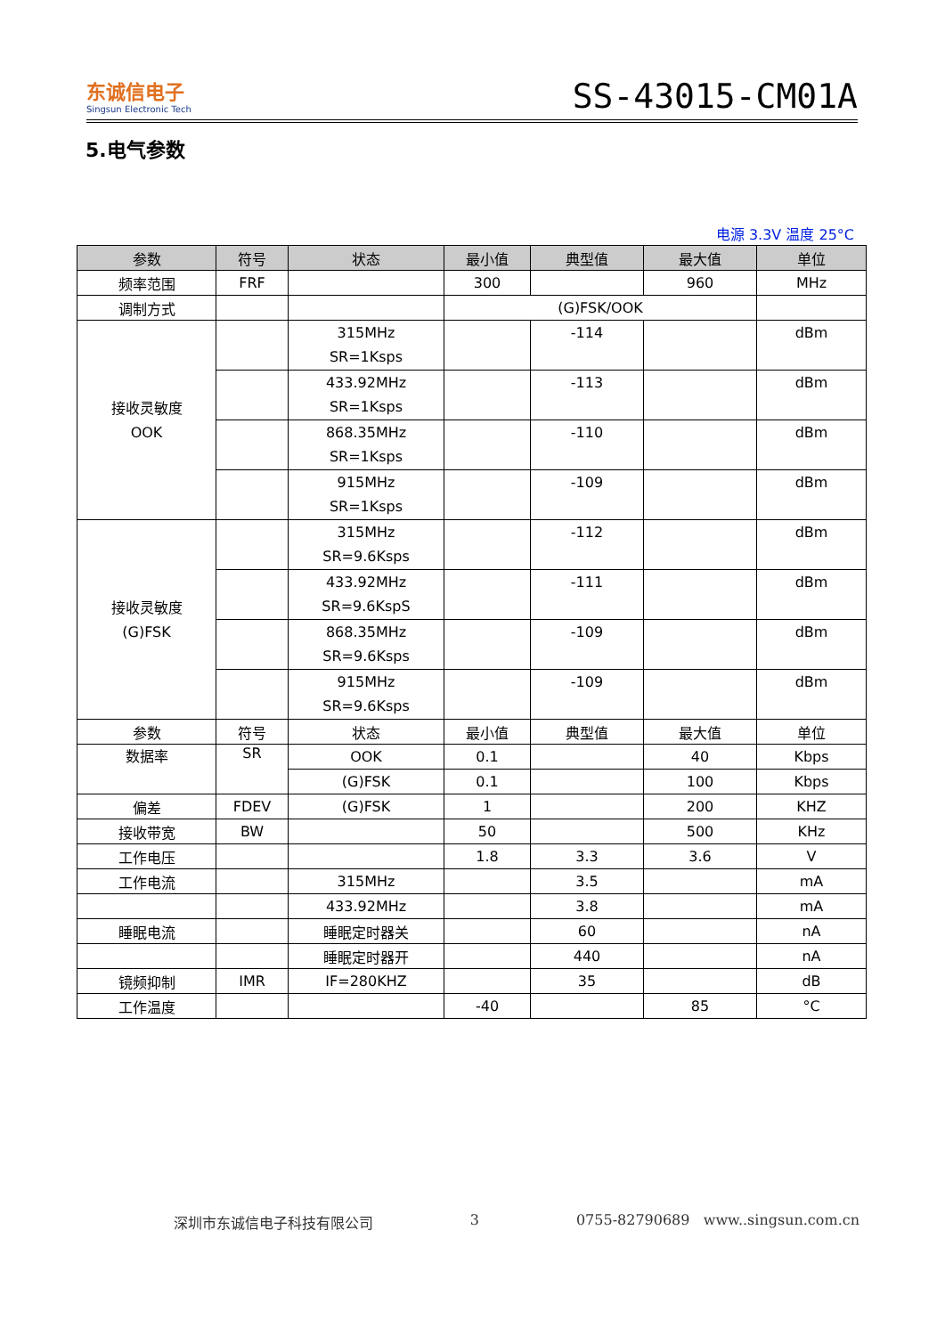东诚信电子
Singsun Electronic Tech
SS-43015-CM01A
5.电气参数
电源 3.3V 温度 25°C
| 参数 | 符号 | 状态 | 最小值 | 典型值 | 最大值 | 单位 |
| --- | --- | --- | --- | --- | --- | --- |
| 频率范围 | FRF | | 300 | | 960 | MHz |
| 调制方式 | | | (G)FSK/OOK | | | |
| 接收灵敏度 OOK | | 315MHz SR=1Ksps | | -114 | | dBm |
| | | 433.92MHz SR=1Ksps | | -113 | | dBm |
| | | 868.35MHz SR=1Ksps | | -110 | | dBm |
| | | 915MHz SR=1Ksps | | -109 | | dBm |
| 接收灵敏度 (G)FSK | | 315MHz SR=9.6Ksps | | -112 | | dBm |
| | | 433.92MHz SR=9.6KspS | | -111 | | dBm |
| | | 868.35MHz SR=9.6Ksps | | -109 | | dBm |
| | | 915MHz SR=9.6Ksps | | -109 | | dBm |
| 参数 | 符号 | 状态 | 最小值 | 典型值 | 最大值 | 单位 |
| 数据率 | SR | OOK | 0.1 | | 40 | Kbps |
| | | (G)FSK | 0.1 | | 100 | Kbps |
| 偏差 | FDEV | (G)FSK | 1 | | 200 | KHZ |
| 接收带宽 | BW | | 50 | | 500 | KHz |
| 工作电压 | | | 1.8 | 3.3 | 3.6 | V |
| 工作电流 | | 315MHz | | 3.5 | | mA |
| | | 433.92MHz | | 3.8 | | mA |
| 睡眠电流 | | 睡眠定时器关 | | 60 | | nA |
| | | 睡眠定时器开 | | 440 | | nA |
| 镜频抑制 | IMR | IF=280KHZ | | 35 | | dB |
| 工作温度 | | | -40 | | 85 | °C |
深圳市东诚信电子科技有限公司 3 0755-82790689 www..singsun.com.cn